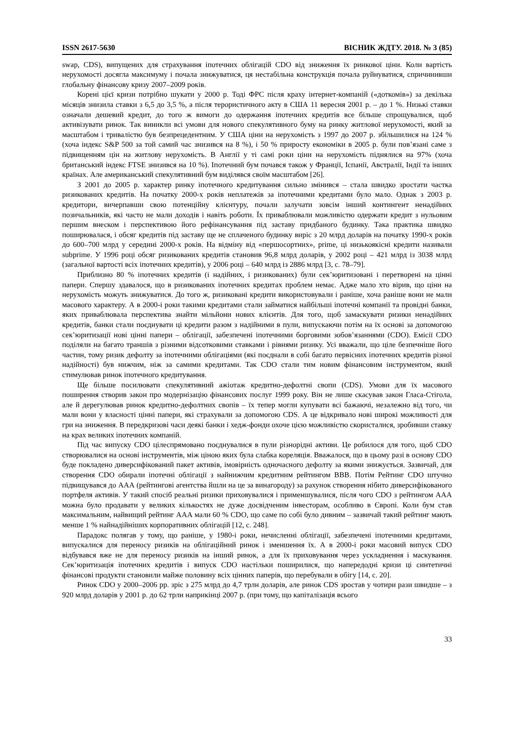ISSN 2617-5630 ВІСНИК ЖДТУ. 2018. № 3 (85)
swap, CDS), випущених для страхування іпотечних облігацій CDO від зниження їх ринкової ціни. Коли вартість нерухомості досягла максимуму і почала знижуватися, ця нестабільна конструкція почала руйнуватися, спричинивши глобальну фінансову кризу 2007–2009 років.
Корені цієї кризи потрібно шукати у 2000 р. Тоді ФРС після краху інтернет-компаній («доткомів») за декілька місяців знизила ставки з 6,5 до 3,5 %, а після терористичного акту в США 11 вересня 2001 р. – до 1 %. Низькі ставки означали дешевий кредит, до того ж вимоги до одержання іпотечних кредитів все більше спрощувалися, щоб активізувати ринок. Так виникли всі умови для нового спекулятивного буму на ринку житлової нерухомості, який за масштабом і тривалістю був безпрецедентним. У США ціни на нерухомість з 1997 до 2007 р. збільшилися на 124 % (хоча індекс S&P 500 за той самий час знизився на 8 %), і 50 % приросту економіки в 2005 р. були пов’язані саме з підвищенням цін на житлову нерухомість. В Англії у ті самі роки ціни на нерухомість піднялися на 97% (хоча британський індекс FTSE знизився на 10 %). Іпотечний бум почався також у Франції, Іспанії, Австралії, Індії та інших країнах. Але американський спекулятивний бум виділявся своїм масштабом [26].
З 2001 до 2005 р. характер ринку іпотечного кредитування сильно змінився – стала швидко зростати частка ризикованих кредитів. На початку 2000-х років неплатежів за іпотечними кредитами було мало. Однак з 2003 р. кредитори, вичерпавши свою потенційну клієнтуру, почали залучати зовсім інший контингент ненадійних позичальників, які часто не мали доходів і навіть роботи. Їх приваблювали можливістю одержати кредит з нульовим першим внеском і перспективою його рефінансування під заставу придбаного будинку. Така практика швидко поширювалася, і обсяг кредитів під заставу ще не сплаченого будинку виріс з 20 млрд доларів на початку 1990-х років до 600–700 млрд у середині 2000-х років. На відміну від «першосортних», prime, ці низькоякісні кредити називали subprime. У 1996 році обсяг ризикованих кредитів становив 96,8 млрд доларів, у 2002 році – 421 млрд із 3038 млрд (загальної вартості всіх іпотечних кредитів), у 2006 році – 640 млрд із 2886 млрд [3, с. 78–79].
Приблизно 80 % іпотечних кредитів (і надійних, і ризикованих) були сек’юритизовані і перетворені на цінні папери. Спершу здавалося, що в ризикованих іпотечних кредитах проблем немає. Адже мало хто вірив, що ціни на нерухомість можуть знижуватися. До того ж, ризиковані кредити використовували і раніше, хоча раніше вони не мали масового характеру. А в 2000-і роки такими кредитами стали займатися найбільші іпотечні компанії та провідні банки, яких приваблювала перспектива знайти мільйони нових клієнтів. Для того, щоб замаскувати ризики ненадійних кредитів, банки стали поєднувати ці кредити разом з надійними в пули, випускаючи потім на їх основі за допомогою сек’юритизації нові цінні папери – облігації, забезпечені іпотечними борговими зобов’язаннями (CDO). Емісії CDO поділяли на багато траншів з різними відсотковими ставками і рівнями ризику. Усі вважали, що ціле безпечніше його частин, тому ризик дефолту за іпотечними облігаціями (які поєднали в собі багато первісних іпотечних кредитів різної надійності) був нижчим, ніж за самими кредитами. Так CDO стали тим новим фінансовим інструментом, який стимулював ринок іпотечного кредитування.
Ще більше посилювати спекулятивний ажіотаж кредитно-дефолтні свопи (CDS). Умови для їх масового поширення створив закон про модернізацію фінансових послуг 1999 року. Він не лише скасував закон Гласа-Стігола, але й дерегулював ринок кредитно-дефолтних свопів – їх тепер могли купувати всі бажаючі, незалежно від того, чи мали вони у власності цінні папери, які страхували за допомогою CDS. А це відкривало нові широкі можливості для гри на зниження. В передкризові часи деякі банки і хедж-фонди охоче цією можливістю скористалися, зробивши ставку на крах великих іпотечних компаній.
Під час випуску CDO цілеспрямовано поєднувалися в пули різнорідні активи. Це робилося для того, щоб CDO створювалися на основі інструментів, між ціною яких була слабка кореляція. Вважалося, що в цьому разі в основу CDO буде покладено диверсифікований пакет активів, імовірність одночасного дефолту за якими знижується. Зазвичай, для створення CDO обирали іпотечні облігації з найнижчим кредитним рейтингом BBB. Потім Рейтинг CDO штучно підвищувався до ААА (рейтингові агентства йшли на це за винагороду) за рахунок створення нібито диверсифікованого портфеля активів. У такий спосіб реальні ризики приховувалися і применшувалися, після чого CDO з рейтингом ААА можна було продавати у великих кількостях не дуже досвідченим інвесторам, особливо в Європі. Коли бум став максимальним, найвищий рейтинг ААА мали 60 % CDO, що саме по собі було дивним – зазвичай такий рейтинг мають менше 1 % найнадійніших корпоративних облігацій [12, с. 248].
Парадокс полягав у тому, що раніше, у 1980-і роки, нечисленні облігації, забезпечені іпотечними кредитами, випускалися для переносу ризиків на облігаційний ринок і зменшення їх. А в 2000-і роки масовий випуск CDO відбувався вже не для переносу ризиків на інший ринок, а для їх приховування через ускладнення і маскування. Сек’юритизація іпотечних кредитів і випуск CDO настільки поширилися, що напередодні кризи ці синтетичні фінансові продукти становили майже половину всіх цінних паперів, що перебували в обігу [14, с. 20].
Ринок CDO у 2000–2006 рр. зріс з 275 млрд до 4,7 трлн доларів, але ринок CDS зростав у чотири рази швидше – з 920 млрд доларів у 2001 р. до 62 трлн наприкінці 2007 р. (при тому, що капіталізація всього
33